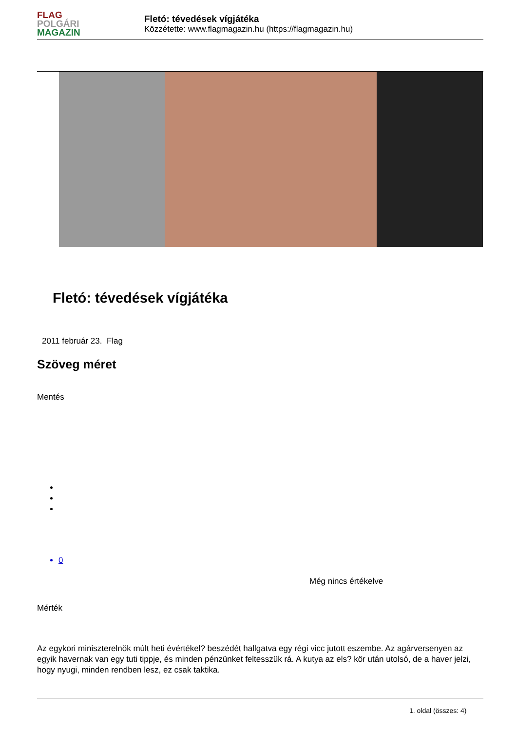FLAG
POLGÁRI
MAGAZIN
Fletó: tévedések vígjátéka
Közzétette: www.flagmagazin.hu (https://flagmagazin.hu)
Fletó: tévedések vígjátéka
2011 február 23. Flag
Szöveg méret
Mentés
0
Még nincs értékelve
Mérték
Az egykori miniszterelnök múlt heti évértékel? beszédét hallgatva egy régi vicc jutott eszembe. Az agárversenyen az egyik havernak van egy tuti tippje, és minden pénzünket feltesszük rá. A kutya az els? kör után utolsó, de a haver jelzi, hogy nyugi, minden rendben lesz, ez csak taktika.
1. oldal (összes: 4)